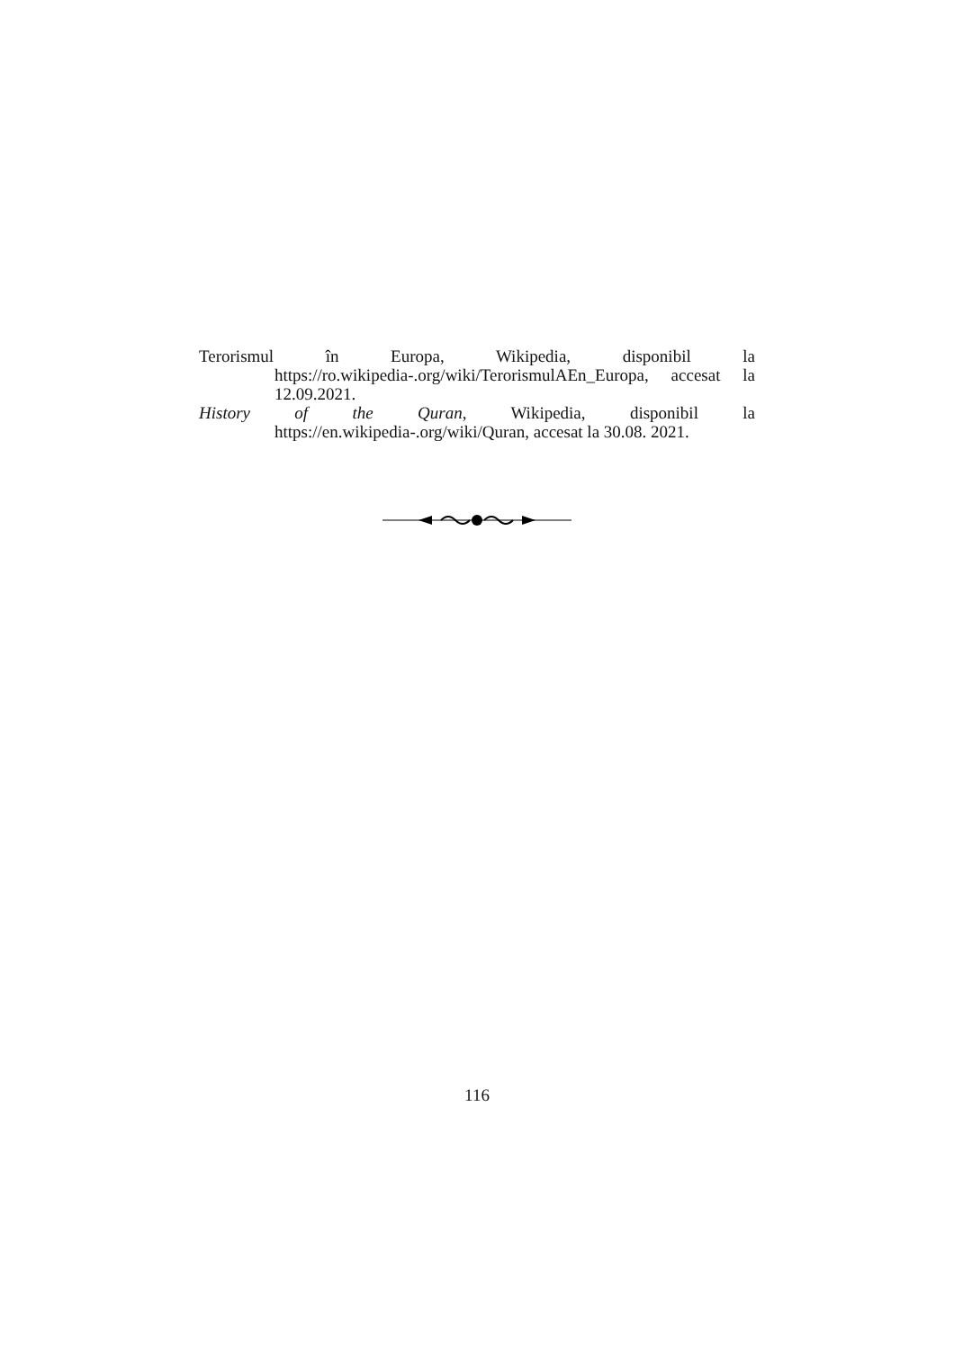Terorismul în Europa, Wikipedia, disponibil la https://ro.wikipedia-.org/wiki/TerorismulAEn_Europa, accesat la 12.09.2021.
History of the Quran, Wikipedia, disponibil la https://en.wikipedia-.org/wiki/Quran, accesat la 30.08. 2021.
116